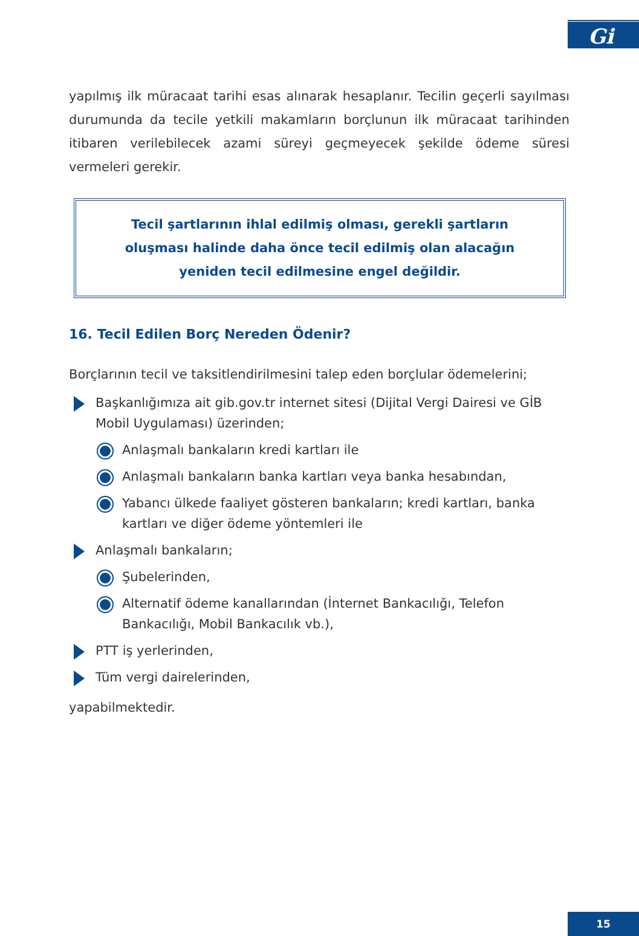Gi
yapılmış ilk müracaat tarihi esas alınarak hesaplanır. Tecilin geçerli sayılması durumunda da tecile yetkili makamların borçlunun ilk müracaat tarihinden itibaren verilebilecek azami süreyi geçmeyecek şekilde ödeme süresi vermeleri gerekir.
Tecil şartlarının ihlal edilmiş olması, gerekli şartların oluşması halinde daha önce tecil edilmiş olan alacağın yeniden tecil edilmesine engel değildir.
16. Tecil Edilen Borç Nereden Ödenir?
Borçlarının tecil ve taksitlendirilmesini talep eden borçlular ödemelerini;
Başkanlığımıza ait gib.gov.tr internet sitesi (Dijital Vergi Dairesi ve GİB Mobil Uygulaması) üzerinden;
Anlaşmalı bankaların kredi kartları ile
Anlaşmalı bankaların banka kartları veya banka hesabından,
Yabancı ülkede faaliyet gösteren bankaların; kredi kartları, banka kartları ve diğer ödeme yöntemleri ile
Anlaşmalı bankaların;
Şubelerinden,
Alternatif ödeme kanallarından (İnternet Bankacılığı, Telefon Bankacılığı, Mobil Bankacılık vb.),
PTT iş yerlerinden,
Tüm vergi dairelerinden,
yapabilmektedir.
15